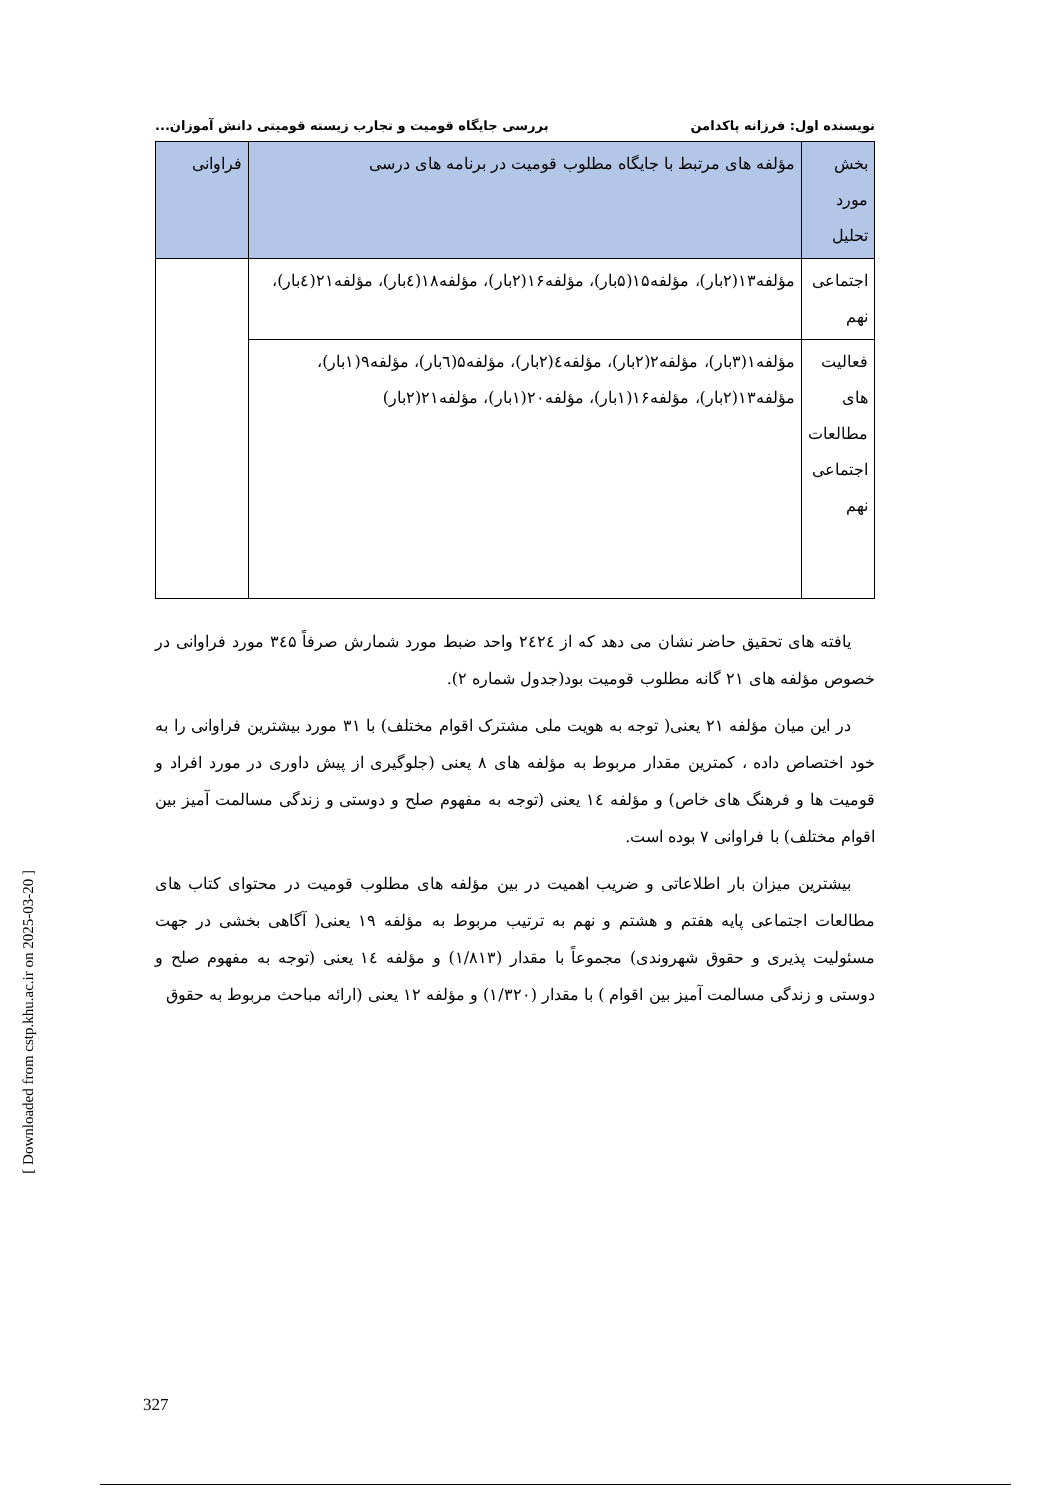نویسنده اول: فرزانه پاکدامن بررسی جایگاه قومیت و تجارب زیسته قومیتی دانش آموزان...
| بخش مورد تحلیل | مؤلفه های مرتبط با جایگاه مطلوب قومیت در برنامه های درسی | فراوانی |
| --- | --- | --- |
| اجتماعی نهم | مؤلفه۱۳(۲بار)، مؤلفه۱۵(۵بار)، مؤلفه۱۶(۲بار)، مؤلفه۱۸(٤بار)، مؤلفه۲۱(٤بار)، | |
| فعالیت های مطالعات اجتماعی نهم | مؤلفه۱(۳بار)، مؤلفه۲(۲بار)، مؤلفه٤(۲بار)، مؤلفه۵(٦بار)، مؤلفه۹(۱بار)، مؤلفه۱۳(۲بار)، مؤلفه۱۶(۱بار)، مؤلفه۲۰(۱بار)، مؤلفه۲۱(۲بار) | |
یافته های تحقیق حاضر نشان می دهد که از ۲٤۲٤ واحد ضبط مورد شمارش صرفاً ۳٤۵ مورد فراوانی در خصوص مؤلفه های ۲۱ گانه مطلوب قومیت بود(جدول شماره ۲).
در این میان مؤلفه ۲۱ یعنی( توجه به هویت ملی مشترک اقوام مختلف) با ۳۱ مورد بیشترین فراوانی را به خود اختصاص داده ، کمترین مقدار مربوط به مؤلفه های ۸ یعنی (جلوگیری از پیش داوری در مورد افراد و قومیت ها و فرهنگ های خاص) و مؤلفه ١٤ یعنی (توجه به مفهوم صلح و دوستی و زندگی مسالمت آمیز بین اقوام مختلف) با فراوانی ۷ بوده است.
بیشترین میزان بار اطلاعاتی و ضریب اهمیت در بین مؤلفه های مطلوب قومیت در محتوای کتاب های مطالعات اجتماعی پایه هفتم و هشتم و نهم به ترتیب مربوط به مؤلفه ۱۹ یعنی( آگاهی بخشی در جهت مسئولیت پذیری و حقوق شهروندی) مجموعاً با مقدار (۱/۸۱۳) و مؤلفه ١٤ یعنی (توجه به مفهوم صلح و دوستی و زندگی مسالمت آمیز بین اقوام ) با مقدار (۱/۳۲۰) و مؤلفه ۱۲ یعنی (ارائه مباحث مربوط به حقوق
[ Downloaded from cstp.khu.ac.ir on 2025-03-20 ]
327